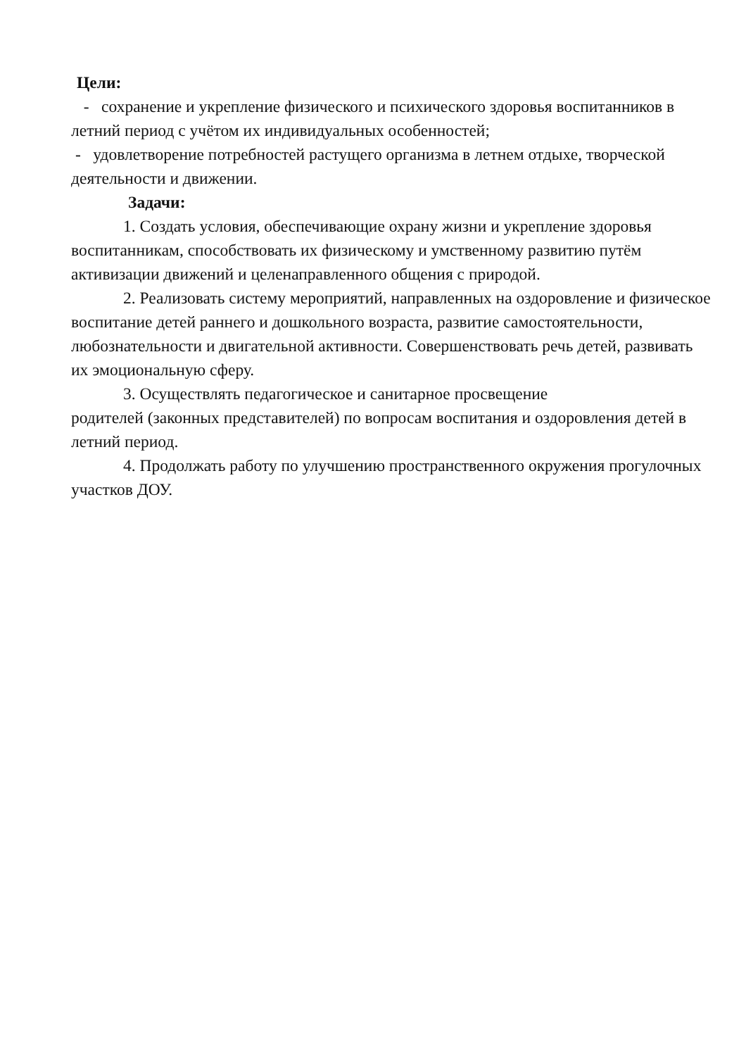Цели:
- сохранение и укрепление физического и психического здоровья воспитанников в летний период с учётом их индивидуальных особенностей;
- удовлетворение потребностей растущего организма в летнем отдыхе, творческой деятельности и движении.
Задачи:
1. Создать условия, обеспечивающие охрану жизни и укрепление здоровья воспитанникам, способствовать их физическому и умственному развитию путём активизации движений и целенаправленного общения с природой.
2. Реализовать систему мероприятий, направленных на оздоровление и физическое воспитание детей раннего и дошкольного возраста, развитие самостоятельности, любознательности и двигательной активности. Совершенствовать речь детей, развивать их эмоциональную сферу.
3. Осуществлять педагогическое и санитарное просвещение
родителей (законных представителей) по вопросам воспитания и оздоровления детей в летний период.
4. Продолжать работу по улучшению пространственного окружения прогулочных участков ДОУ.